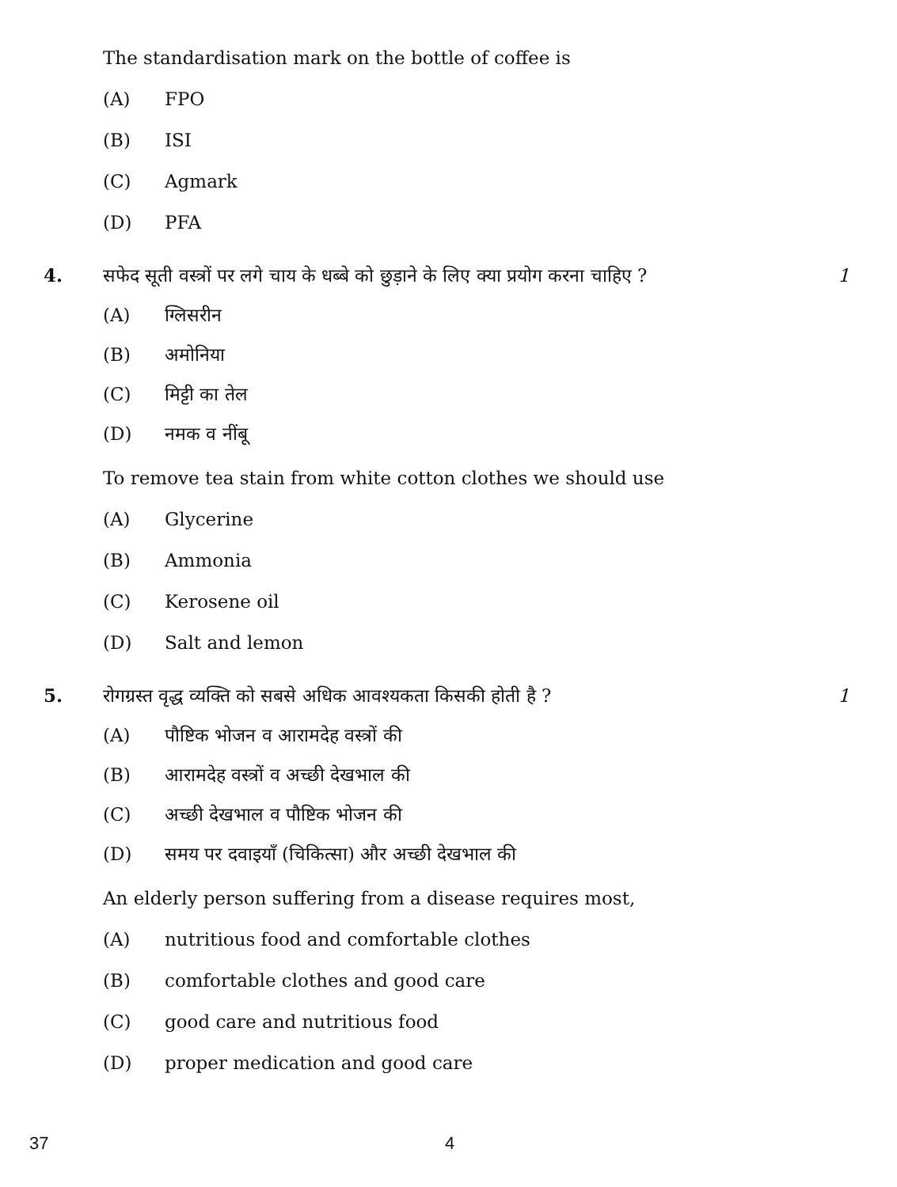The standardisation mark on the bottle of coffee is
(A) FPO
(B) ISI
(C) Agmark
(D) PFA
4. सफेद सूती वस्त्रों पर लगे चाय के धब्बे को छुड़ाने के लिए क्या प्रयोग करना चाहिए ? 1
(A) ग्लिसरीन
(B) अमोनिया
(C) मिट्टी का तेल
(D) नमक व नींबू
To remove tea stain from white cotton clothes we should use
(A) Glycerine
(B) Ammonia
(C) Kerosene oil
(D) Salt and lemon
5. रोगग्रस्त वृद्ध व्यक्ति को सबसे अधिक आवश्यकता किसकी होती है ? 1
(A) पौष्टिक भोजन व आरामदेह वस्त्रों की
(B) आरामदेह वस्त्रों व अच्छी देखभाल की
(C) अच्छी देखभाल व पौष्टिक भोजन की
(D) समय पर दवाइयाँ (चिकित्सा) और अच्छी देखभाल की
An elderly person suffering from a disease requires most,
(A) nutritious food and comfortable clothes
(B) comfortable clothes and good care
(C) good care and nutritious food
(D) proper medication and good care
37 4